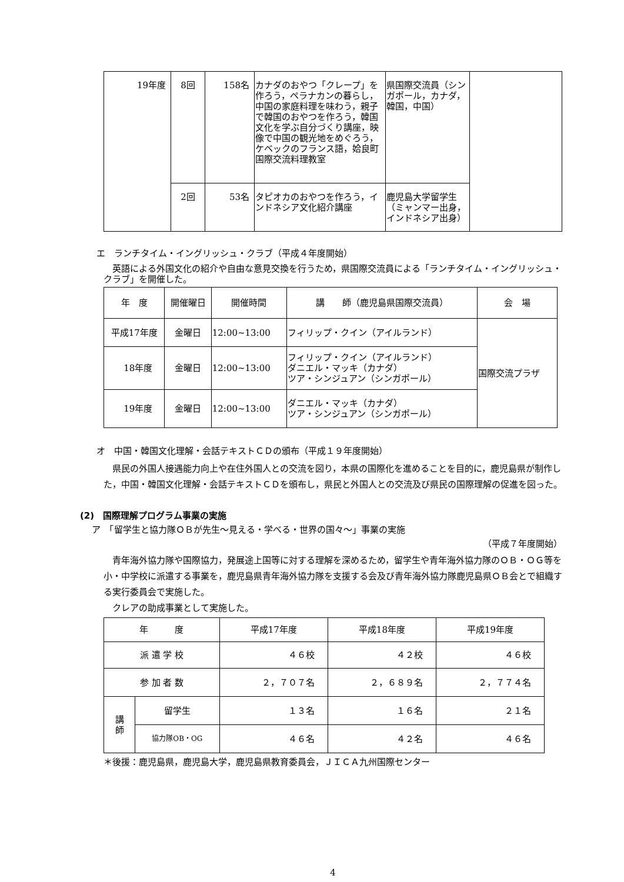| 19年度 | 8回 | 158名 | カナダのおやつ「クレープ」を作ろう，ペラナカンの暮らし，中国の家庭料理を味わう，親子で韓国のおやつを作ろう，韓国文化を学ぶ自分づくり講座，映像で中国の観光地をめぐろう，ケベックのフランス語，姶良町国際交流料理教室 | 県国際交流員（シンガポール，カナダ，韓国，中国） | |
| | 2回 | 53名 | タピオカのおやつを作ろう，インドネシア文化紹介講座 | 鹿児島大学留学生（ミャンマー出身，インドネシア出身） | |
エ　ランチタイム・イングリッシュ・クラブ（平成４年度開始）
　英語による外国文化の紹介や自由な意見交換を行うため，県国際交流員による「ランチタイム・イングリッシュ・クラブ」を開催した。
| 年 度 | 開催曜日 | 開催時間 | 講 師（鹿児島県国際交流員） | 会 場 |
| --- | --- | --- | --- | --- |
| 平成17年度 | 金曜日 | 12:00~13:00 | フィリップ・クイン（アイルランド） | 国際交流プラザ |
| 18年度 | 金曜日 | 12:00~13:00 | フィリップ・クイン（アイルランド） ダニエル・マッキ（カナダ） ツア・シンジュアン（シンガポール） | |
| 19年度 | 金曜日 | 12:00~13:00 | ダニエル・マッキ（カナダ） ツア・シンジュアン（シンガポール） | |
オ　中国・韓国文化理解・会話テキストＣＤの頒布（平成１９年度開始）
　県民の外国人接遇能力向上や在住外国人との交流を図り，本県の国際化を進めることを目的に，鹿児島県が制作した，中国・韓国文化理解・会話テキストＣＤを頒布し，県民と外国人との交流及び県民の国際理解の促進を図った。
(2)　国際理解プログラム事業の実施
ア　「留学生と協力隊ＯＢが先生～見える・学べる・世界の国々～」事業の実施
（平成７年度開始）
　青年海外協力隊や国際協力，発展途上国等に対する理解を深めるため，留学生や青年海外協力隊のＯＢ・ＯＧ等を小・中学校に派遣する事業を，鹿児島県青年海外協力隊を支援する会及び青年海外協力隊鹿児島県ＯＢ会とで組織する実行委員会で実施した。
　クレアの助成事業として実施した。
| 年 度 | | 平成17年度 | 平成18年度 | 平成19年度 |
| 派 遣 学 校 | | ４６校 | ４２校 | ４６校 |
| 参 加 者 数 | | ２，７０７名 | ２，６８９名 | ２，７７４名 |
| 講 師 | 留学生 | １３名 | １６名 | ２１名 |
| | 協力隊OB・OG | ４６名 | ４２名 | ４６名 |
＊後援：鹿児島県，鹿児島大学，鹿児島県教育委員会，ＪＩＣＡ九州国際センター
4